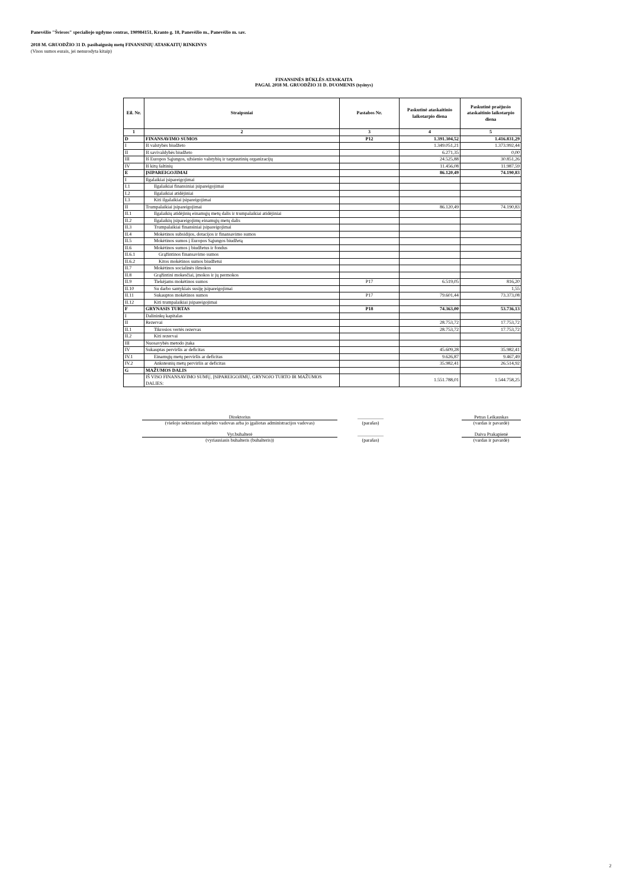Panevėžio "Šviesos" specialiojo ugdymo centras, 190984151, Kranto g. 18, Panevėžio m., Panevėžio m. sav.
2018 M. GRUODŽIO 31 D. pasibaigusių metų FINANSINIŲ ATASKAITŲ RINKINYS
(Visos sumos eurais, jei nenurodyta kitaip)
FINANSINĖS BŪKLĖS ATASKAITA
PAGAL 2018 M. GRUODŽIO 31 D. DUOMENIS (tęsinys)
| Eil. Nr. | Straipsniai | Pastabos Nr. | Paskutinė ataskaitinio laikotarpio diena | Paskutinė praėjusio ataskaitinio laikotarpio diena |
| --- | --- | --- | --- | --- |
| 1 | 2 | 3 | 4 | 5 |
| D | FINANSAVIMO SUMOS | P12 | 1.391.304,52 | 1.416.831,29 |
| I | Iš valstybės biudžeto | | 1.349.051,21 | 1.373.992,44 |
| II | Iš savivaldybės biudžeto | | 6.271,35 | 0,00 |
| III | Iš Europos Sąjungos, užsienio valstybių ir tarptautinių organizacijų | | 24.525,88 | 30.851,26 |
| IV | Iš kitų šaltinių | | 11.456,08 | 11.987,59 |
| E | ĮSIPAREIGOJIMAI | | 86.120,49 | 74.190,83 |
| I | Ilgalaikiai įsipareigojimai | | | |
| I.1 | Ilgalaikiai finansiniai įsipareigojimai | | | |
| I.2 | Ilgalaikiai atidėjiniai | | | |
| I.3 | Kiti ilgalaikiai įsipareigojimai | | | |
| II | Trumpalaikiai įsipareigojimai | | 86.120,49 | 74.190,83 |
| II.1 | Ilgalaikių atidėjinių einamųjų metų dalis ir trumpalaikiai atidėjiniai | | | |
| II.2 | Ilgalaikių įsipareigojimų einamųjų metų dalis | | | |
| II.3 | Trumpalaikiai finansiniai įsipareigojimai | | | |
| II.4 | Mokėtinos subsidijos, dotacijos ir finansavimo sumos | | | |
| II.5 | Mokėtinos sumos į Europos Sąjungos biudžetą | | | |
| II.6 | Mokėtinos sumos į biudžetus ir fondus | | | |
| II.6.1 | Grąžintinos finansavimo sumos | | | |
| II.6.2 | Kitos mokėtinos sumos biudžetui | | | |
| II.7 | Mokėtinos socialinės išmokos | | | |
| II.8 | Grąžintini mokesčiai, įmokos ir jų permokos | | | |
| II.9 | Tiekėjams mokėtinos sumos | P17 | 6.519,05 | 816,20 |
| II.10 | Su darbo santykiais susiję įsipareigojimai | | | 1,55 |
| II.11 | Sukauptos mokėtinos sumos | P17 | 79.601,44 | 73.373,08 |
| II.12 | Kiti trumpalaikiai įsipareigojimai | | | |
| F | GRYNASIS TURTAS | P18 | 74.363,00 | 53.736,13 |
| I | Dalininkų kapitalas | | | |
| II | Rezervai | | 28.753,72 | 17.753,72 |
| II.1 | Tikrosios vertės rezervas | | 28.753,72 | 17.753,72 |
| II.2 | Kiti rezervai | | | |
| III | Nuosavybės metodo įtaka | | | |
| IV | Sukauptas perviršis ar deficitas | | 45.609,28 | 35.982,41 |
| IV.1 | Einamųjų metų perviršis ar deficitas | | 9.626,87 | 9.467,49 |
| IV.2 | Ankstesnių metų perviršis ar deficitas | | 35.982,41 | 26.514,92 |
| G | MAŽUMOS DALIS | | | |
| | IŠ VISO FINANSAVIMO SUMŲ, ĮSIPAREIGOJIMŲ, GRYNOJO TURTO IR MAŽUMOS DALIES: | | 1.551.788,01 | 1.544.758,25 |
| Direktorius | | ___________ | | Petras Leikauskas |
| (viešojo sektoriaus subjekto vadovas arba jo įgaliotas administracijos vadovas) | | (parašas) | | (vardas ir pavardė) |
| Vyr.buhalterė | | ___________ | | Daiva Prakapienė |
| (vyriausiasis buhalteris (buhalteris)) | | (parašas) | | (vardas ir pavardė) |
2